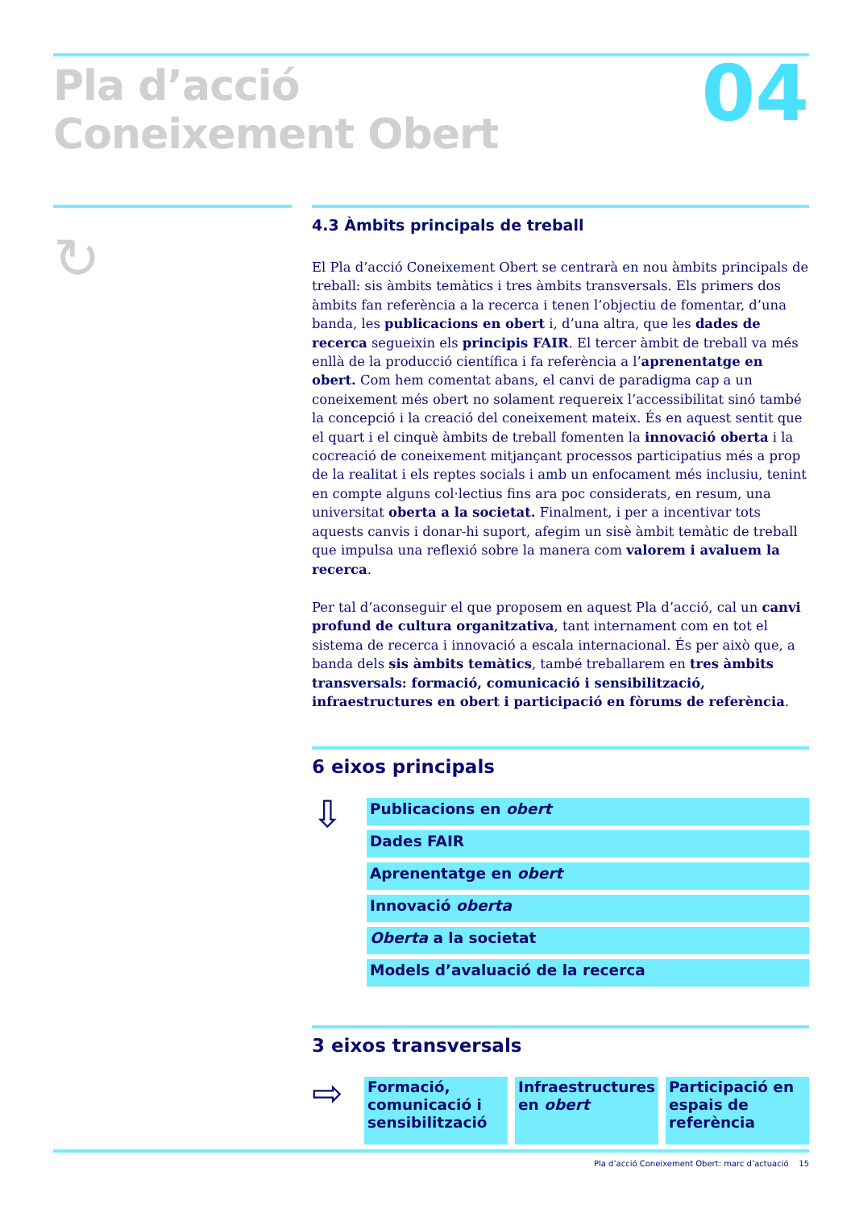Pla d’acció
Coneixement Obert
04
↻
4.3 Àmbits principals de treball
El Pla d’acció Coneixement Obert se centrarà en nou àmbits principals de treball: sis àmbits temàtics i tres àmbits transversals. Els primers dos àmbits fan referència a la recerca i tenen l’objectiu de fomentar, d’una banda, les publicacions en obert i, d’una altra, que les dades de recerca segueixin els principis FAIR. El tercer àmbit de treball va més enllà de la producció científica i fa referència a l’aprenentatge en obert. Com hem comentat abans, el canvi de paradigma cap a un coneixement més obert no solament requereix l’accessibilitat sinó també la concepció i la creació del coneixement mateix. És en aquest sentit que el quart i el cinquè àmbits de treball fomenten la innovació oberta i la cocreació de coneixement mitjançant processos participatius més a prop de la realitat i els reptes socials i amb un enfocament més inclusiu, tenint en compte alguns col·lectius fins ara poc considerats, en resum, una universitat oberta a la societat. Finalment, i per a incentivar tots aquests canvis i donar-hi suport, afegim un sisè àmbit temàtic de treball que impulsa una reflexió sobre la manera com valorem i avaluem la recerca.
Per tal d’aconseguir el que proposem en aquest Pla d’acció, cal un canvi profund de cultura organitzativa, tant internament com en tot el sistema de recerca i innovació a escala internacional. És per això que, a banda dels sis àmbits temàtics, també treballarem en tres àmbits transversals: formació, comunicació i sensibilització, infraestructures en obert i participació en fòrums de referència.
6 eixos principals
⇩
Publicacions en obert
Dades FAIR
Aprenentatge en obert
Innovació oberta
Oberta a la societat
Models d’avaluació de la recerca
3 eixos transversals
⇨
Formació, comunicació i sensibilització
Infraestructures en obert
Participació en espais de referència
Pla d’acció Coneixement Obert: marc d’actuació 15